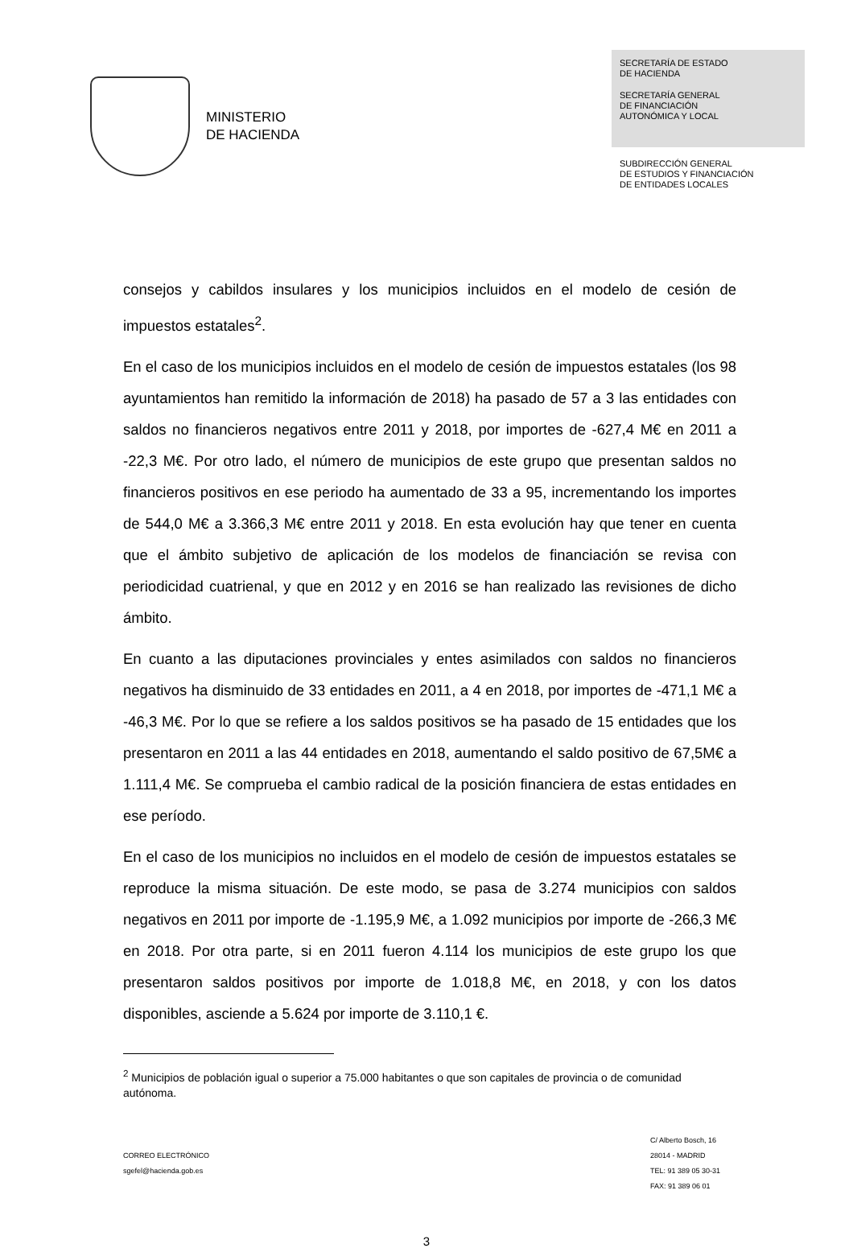MINISTERIO
DE HACIENDA
SECRETARÍA DE ESTADO
DE HACIENDA
SECRETARÍA GENERAL
DE FINANCIACIÓN
AUTONÓMICA Y LOCAL
SUBDIRECCIÓN GENERAL
DE ESTUDIOS Y FINANCIACIÓN
DE ENTIDADES LOCALES
consejos y cabildos insulares y los municipios incluidos en el modelo de cesión de impuestos estatales<sup>2</sup>.
En el caso de los municipios incluidos en el modelo de cesión de impuestos estatales (los 98 ayuntamientos han remitido la información de 2018) ha pasado de 57 a 3 las entidades con saldos no financieros negativos entre 2011 y 2018, por importes de -627,4 M€ en 2011 a -22,3 M€. Por otro lado, el número de municipios de este grupo que presentan saldos no financieros positivos en ese periodo ha aumentado de 33 a 95, incrementando los importes de 544,0 M€ a 3.366,3 M€ entre 2011 y 2018. En esta evolución hay que tener en cuenta que el ámbito subjetivo de aplicación de los modelos de financiación se revisa con periodicidad cuatrienal, y que en 2012 y en 2016 se han realizado las revisiones de dicho ámbito.
En cuanto a las diputaciones provinciales y entes asimilados con saldos no financieros negativos ha disminuido de 33 entidades en 2011, a 4 en 2018, por importes de -471,1 M€ a -46,3 M€. Por lo que se refiere a los saldos positivos se ha pasado de 15 entidades que los presentaron en 2011 a las 44 entidades en 2018, aumentando el saldo positivo de 67,5M€ a 1.111,4 M€. Se comprueba el cambio radical de la posición financiera de estas entidades en ese período.
En el caso de los municipios no incluidos en el modelo de cesión de impuestos estatales se reproduce la misma situación. De este modo, se pasa de 3.274 municipios con saldos negativos en 2011 por importe de -1.195,9 M€, a 1.092 municipios por importe de -266,3 M€ en 2018. Por otra parte, si en 2011 fueron 4.114 los municipios de este grupo los que presentaron saldos positivos por importe de 1.018,8 M€, en 2018, y con los datos disponibles, asciende a 5.624 por importe de 3.110,1 €.
<sup>2</sup> Municipios de población igual o superior a 75.000 habitantes o que son capitales de provincia o de comunidad autónoma.
CORREO ELECTRÓNICO
sgefel@hacienda.gob.es
C/ Alberto Bosch, 16
28014 - MADRID
TEL: 91 389 05 30-31
FAX: 91 389 06 01
3